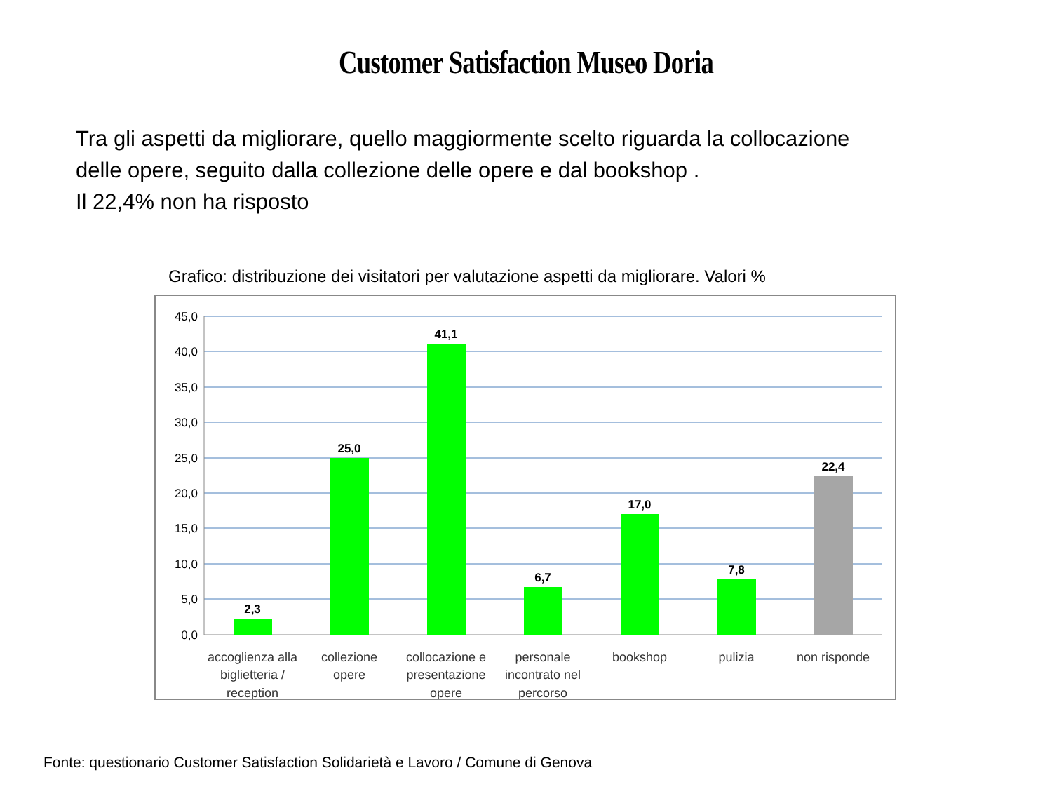Customer Satisfaction Museo Doria
Tra gli aspetti da migliorare, quello maggiormente scelto riguarda la collocazione
delle opere, seguito dalla collezione delle opere e dal bookshop .
Il 22,4% non ha risposto
Grafico: distribuzione dei visitatori per valutazione aspetti da migliorare. Valori %
45,0
40,0
35,0
30,0
25,0
20,0
15,0
10,0
5,0
0,0
2,3
25,0
41,1
6,7
17,0
7,8
22,4
accoglienza alla
biglietteria /
reception
collezione
opere
collocazione e
presentazione
opere
personale
incontrato nel
percorso
bookshop
pulizia
non risponde
Fonte: questionario Customer Satisfaction Solidarietà e Lavoro / Comune di Genova